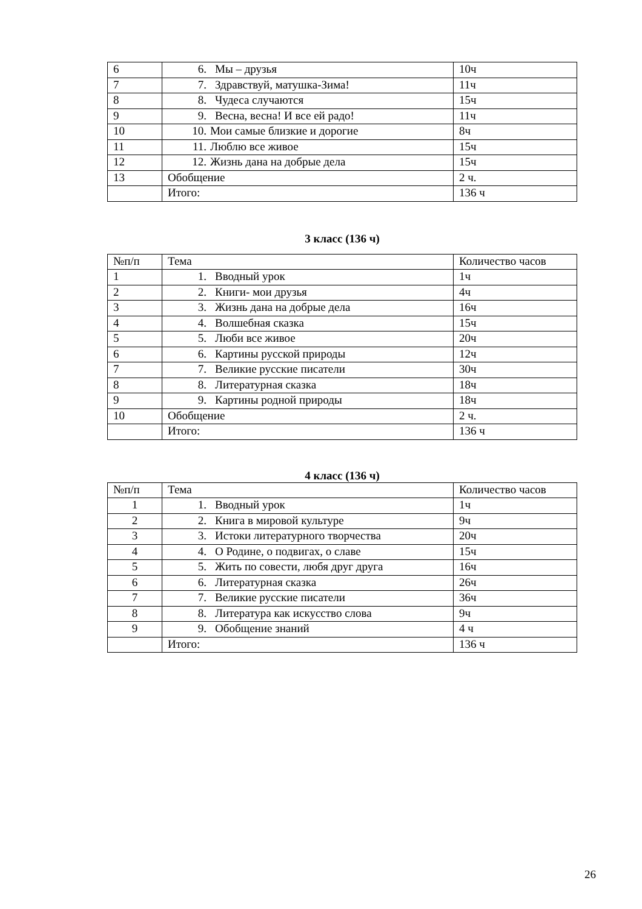| 6 | 6. Мы – друзья | 10ч |
| 7 | 7. Здравствуй, матушка-Зима! | 11ч |
| 8 | 8. Чудеса случаются | 15ч |
| 9 | 9. Весна, весна! И все ей радо! | 11ч |
| 10 | 10. Мои самые близкие и дорогие | 8ч |
| 11 | 11. Люблю все живое | 15ч |
| 12 | 12. Жизнь дана на добрые дела | 15ч |
| 13 | Обобщение | 2 ч. |
| | Итого: | 136 ч |
3 класс (136 ч)
| №п/п | Тема | Количество часов |
| --- | --- | --- |
| 1 | 1. Вводный урок | 1ч |
| 2 | 2. Книги- мои друзья | 4ч |
| 3 | 3. Жизнь дана на добрые дела | 16ч |
| 4 | 4. Волшебная сказка | 15ч |
| 5 | 5. Люби все живое | 20ч |
| 6 | 6. Картины русской природы | 12ч |
| 7 | 7. Великие русские писатели | 30ч |
| 8 | 8. Литературная сказка | 18ч |
| 9 | 9. Картины родной природы | 18ч |
| 10 | Обобщение | 2 ч. |
| | Итого: | 136 ч |
4 класс (136 ч)
| №п/п | Тема | Количество часов |
| --- | --- | --- |
| 1 | 1. Вводный урок | 1ч |
| 2 | 2. Книга в мировой культуре | 9ч |
| 3 | 3. Истоки литературного творчества | 20ч |
| 4 | 4. О Родине, о подвигах, о славе | 15ч |
| 5 | 5. Жить по совести, любя друг друга | 16ч |
| 6 | 6. Литературная сказка | 26ч |
| 7 | 7. Великие русские писатели | 36ч |
| 8 | 8. Литература как искусство слова | 9ч |
| 9 | 9. Обобщение знаний | 4 ч |
| | Итого: | 136 ч |
26